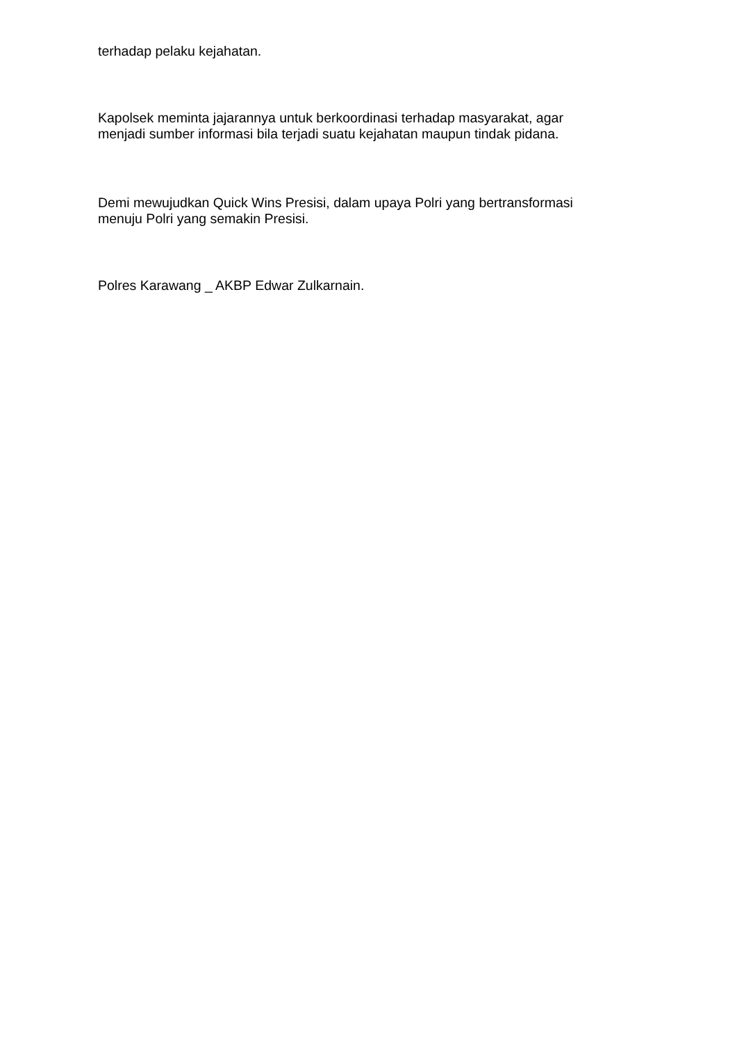terhadap pelaku kejahatan.
Kapolsek meminta jajarannya untuk berkoordinasi terhadap masyarakat, agar
menjadi sumber informasi bila terjadi suatu kejahatan maupun tindak pidana.
Demi mewujudkan Quick Wins Presisi, dalam upaya Polri yang bertransformasi
menuju Polri yang semakin Presisi.
Polres Karawang _ AKBP Edwar Zulkarnain.